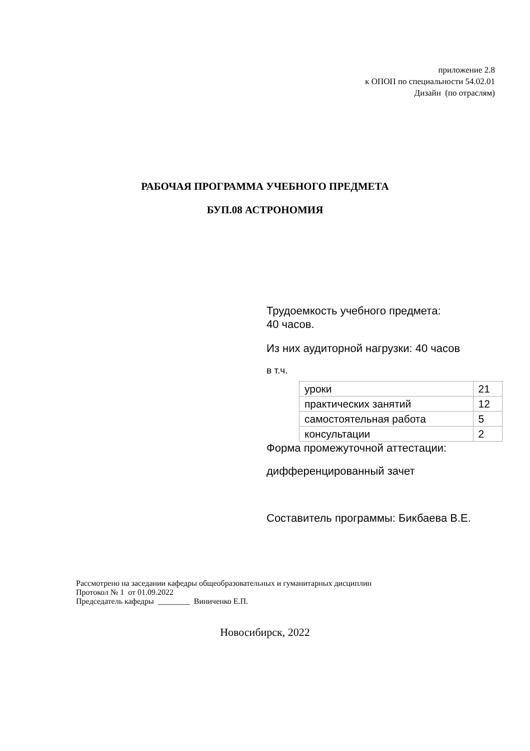приложение 2.8
к ОПОП по специальности 54.02.01
Дизайн (по отраслям)
РАБОЧАЯ ПРОГРАММА УЧЕБНОГО ПРЕДМЕТА
БУП.08 АСТРОНОМИЯ
Трудоемкость учебного предмета:
40 часов.
Из них аудиторной нагрузки: 40 часов
в т.ч.
| уроки | 21 |
| практических занятий | 12 |
| самостоятельная работа | 5 |
| консультации | 2 |
Форма промежуточной аттестации:
дифференцированный зачет
Составитель программы: Бикбаева В.Е.
Рассмотрено на заседании кафедры общеобразовательных и гуманитарных дисциплин
Протокол № 1 от 01.09.2022
Председатель кафедры ________ Виниченко Е.П.
Новосибирск, 2022